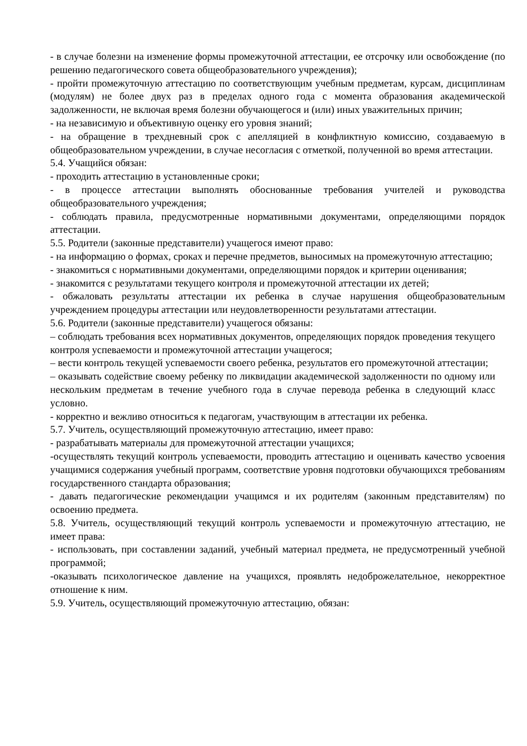- в случае болезни на изменение формы промежуточной аттестации, ее отсрочку или освобождение (по решению педагогического совета общеобразовательного учреждения);
- пройти промежуточную аттестацию по соответствующим учебным предметам, курсам, дисциплинам (модулям) не более двух раз в пределах одного года с момента образования академической задолженности, не включая время болезни обучающегося и (или) иных уважительных причин;
- на независимую и объективную оценку его уровня знаний;
- на обращение в трехдневный срок с апелляцией в конфликтную комиссию, создаваемую в общеобразовательном учреждении, в случае несогласия с отметкой, полученной во время аттестации.
5.4. Учащийся обязан:
- проходить аттестацию в установленные сроки;
- в процессе аттестации выполнять обоснованные требования учителей и руководства общеобразовательного учреждения;
- соблюдать правила, предусмотренные нормативными документами, определяющими порядок аттестации.
5.5. Родители (законные представители) учащегося имеют право:
- на информацию о формах, сроках и перечне предметов, выносимых на промежуточную аттестацию;
- знакомиться с нормативными документами, определяющими порядок и критерии оценивания;
- знакомится с результатами текущего контроля и промежуточной аттестации их детей;
- обжаловать результаты аттестации их ребенка в случае нарушения общеобразовательным учреждением процедуры аттестации или неудовлетворенности результатами аттестации.
5.6. Родители (законные представители) учащегося обязаны:
– соблюдать требования всех нормативных документов, определяющих порядок проведения текущего контроля успеваемости и промежуточной аттестации учащегося;
– вести контроль текущей успеваемости своего ребенка, результатов его промежуточной аттестации;
– оказывать содействие своему ребенку по ликвидации академической задолженности по одному или нескольким предметам в течение учебного года в случае перевода ребенка в следующий класс условно.
- корректно и вежливо относиться к педагогам, участвующим в аттестации их ребенка.
5.7. Учитель, осуществляющий промежуточную аттестацию, имеет право:
- разрабатывать материалы для промежуточной аттестации учащихся;
-осуществлять текущий контроль успеваемости, проводить аттестацию и оценивать качество усвоения учащимися содержания учебный программ, соответствие уровня подготовки обучающихся требованиям государственного стандарта образования;
- давать педагогические рекомендации учащимся и их родителям (законным представителям) по освоению предмета.
5.8. Учитель, осуществляющий текущий контроль успеваемости и промежуточную аттестацию, не имеет права:
- использовать, при составлении заданий, учебный материал предмета, не предусмотренный учебной программой;
-оказывать психологическое давление на учащихся, проявлять недоброжелательное, некорректное отношение к ним.
5.9. Учитель, осуществляющий промежуточную аттестацию, обязан: